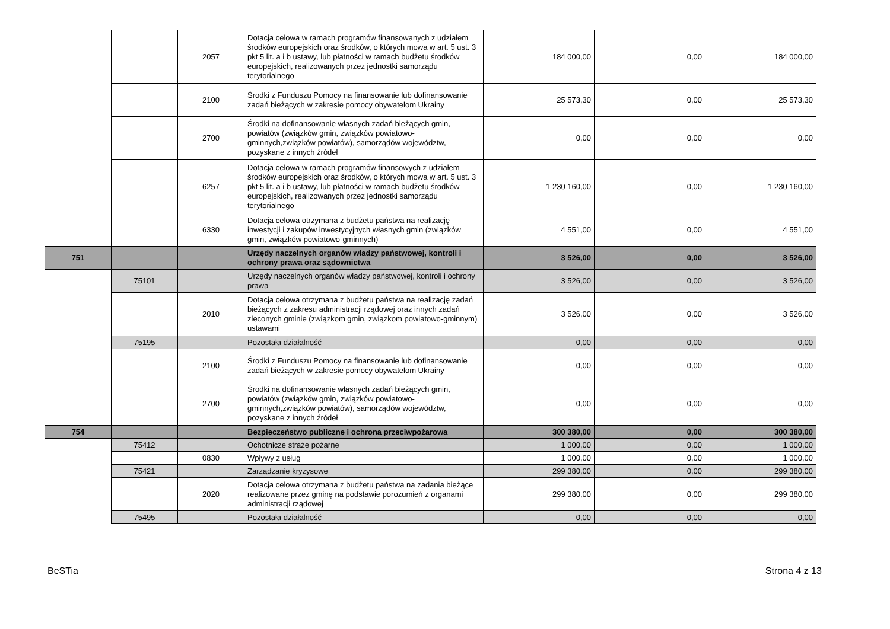| | | 2057 | Dotacja celowa w ramach programów finansowanych z udziałem środków europejskich oraz środków, o których mowa w art. 5 ust. 3 pkt 5 lit. a i b ustawy, lub płatności w ramach budżetu środków europejskich, realizowanych przez jednostki samorządu terytorialnego | 184 000,00 | 0,00 | 184 000,00 |
| | | 2100 | Środki z Funduszu Pomocy na finansowanie lub dofinansowanie zadań bieżących w zakresie pomocy obywatelom Ukrainy | 25 573,30 | 0,00 | 25 573,30 |
| | | 2700 | Środki na dofinansowanie własnych zadań bieżących gmin, powiatów (związków gmin, związków powiatowo-gminnych,związków powiatów), samorządów województw, pozyskane z innych źródeł | 0,00 | 0,00 | 0,00 |
| | | 6257 | Dotacja celowa w ramach programów finansowych z udziałem środków europejskich oraz środków, o których mowa w art. 5 ust. 3 pkt 5 lit. a i b ustawy, lub płatności w ramach budżetu środków europejskich, realizowanych przez jednostki samorządu terytorialnego | 1 230 160,00 | 0,00 | 1 230 160,00 |
| | | 6330 | Dotacja celowa otrzymana z budżetu państwa na realizację inwestycji i zakupów inwestycyjnych własnych gmin (związków gmin, związków powiatowo-gminnych) | 4 551,00 | 0,00 | 4 551,00 |
| 751 | | | Urzędy naczelnych organów władzy państwowej, kontroli i ochrony prawa oraz sądownictwa | 3 526,00 | 0,00 | 3 526,00 |
| | 75101 | | Urzędy naczelnych organów władzy państwowej, kontroli i ochrony prawa | 3 526,00 | 0,00 | 3 526,00 |
| | | 2010 | Dotacja celowa otrzymana z budżetu państwa na realizację zadań bieżących z zakresu administracji rządowej oraz innych zadań zleconych gminie (związkom gmin, związkom powiatowo-gminnym) ustawami | 3 526,00 | 0,00 | 3 526,00 |
| | 75195 | | Pozostała działalność | 0,00 | 0,00 | 0,00 |
| | | 2100 | Środki z Funduszu Pomocy na finansowanie lub dofinansowanie zadań bieżących w zakresie pomocy obywatelom Ukrainy | 0,00 | 0,00 | 0,00 |
| | | 2700 | Środki na dofinansowanie własnych zadań bieżących gmin, powiatów (związków gmin, związków powiatowo-gminnych,związków powiatów), samorządów województw, pozyskane z innych źródeł | 0,00 | 0,00 | 0,00 |
| 754 | | | Bezpieczeństwo publiczne i ochrona przeciwpożarowa | 300 380,00 | 0,00 | 300 380,00 |
| | 75412 | | Ochotnicze straże pożarne | 1 000,00 | 0,00 | 1 000,00 |
| | | 0830 | Wpływy z usług | 1 000,00 | 0,00 | 1 000,00 |
| | 75421 | | Zarządzanie kryzysowe | 299 380,00 | 0,00 | 299 380,00 |
| | | 2020 | Dotacja celowa otrzymana z budżetu państwa na zadania bieżące realizowane przez gminę na podstawie porozumień z organami administracji rządowej | 299 380,00 | 0,00 | 299 380,00 |
| | 75495 | | Pozostała działalność | 0,00 | 0,00 | 0,00 |
BeSTia Strona 4 z 13